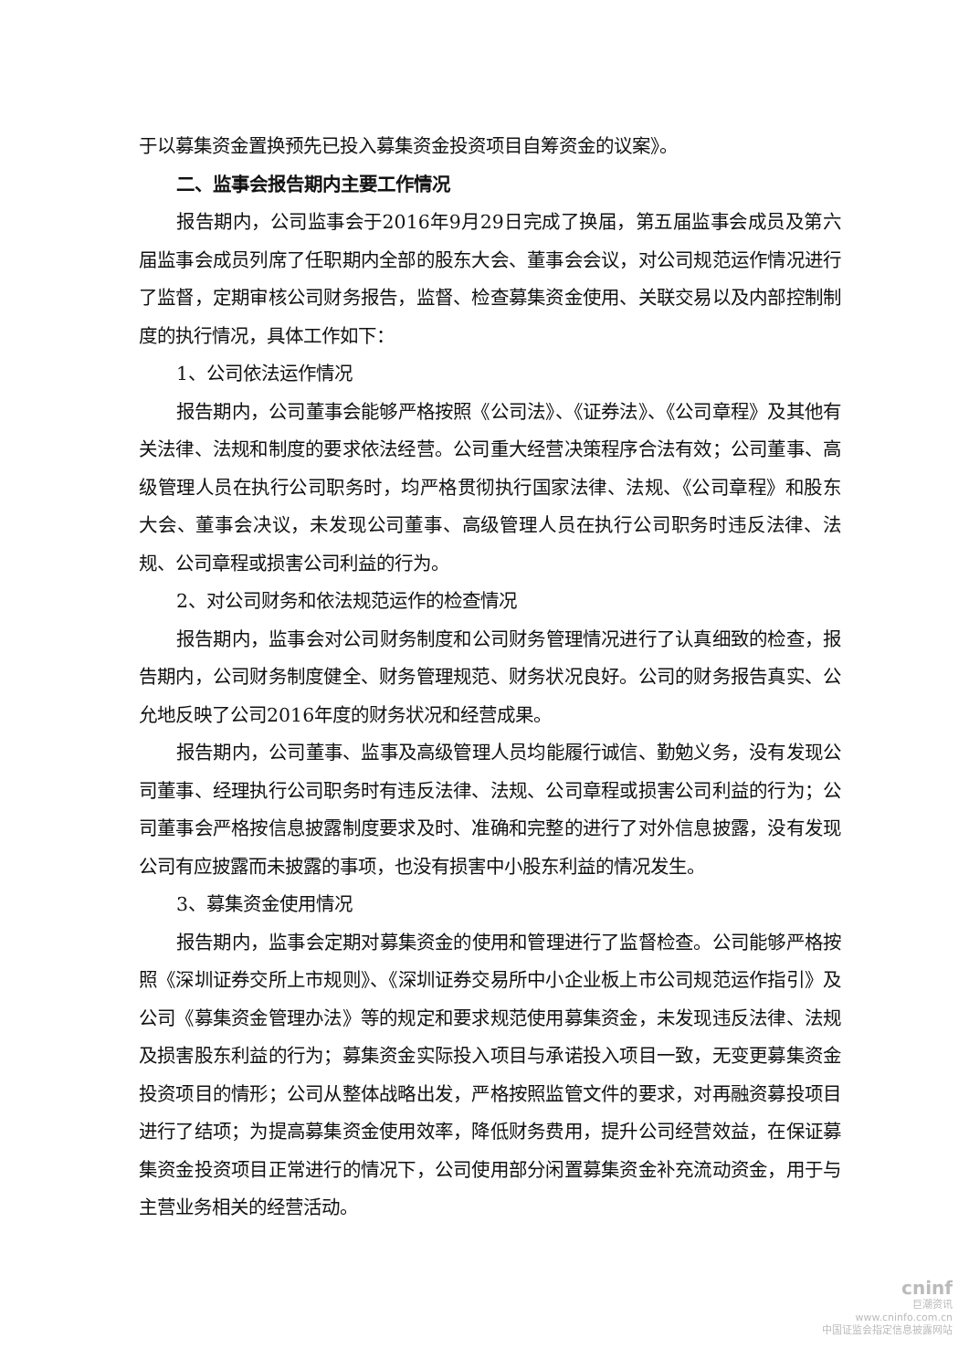于以募集资金置换预先已投入募集资金投资项目自筹资金的议案》。
二、监事会报告期内主要工作情况
报告期内，公司监事会于2016年9月29日完成了换届，第五届监事会成员及第六届监事会成员列席了任职期内全部的股东大会、董事会会议，对公司规范运作情况进行了监督，定期审核公司财务报告，监督、检查募集资金使用、关联交易以及内部控制制度的执行情况，具体工作如下：
1、公司依法运作情况
报告期内，公司董事会能够严格按照《公司法》、《证券法》、《公司章程》及其他有关法律、法规和制度的要求依法经营。公司重大经营决策程序合法有效；公司董事、高级管理人员在执行公司职务时，均严格贯彻执行国家法律、法规、《公司章程》和股东大会、董事会决议，未发现公司董事、高级管理人员在执行公司职务时违反法律、法规、公司章程或损害公司利益的行为。
2、对公司财务和依法规范运作的检查情况
报告期内，监事会对公司财务制度和公司财务管理情况进行了认真细致的检查，报告期内，公司财务制度健全、财务管理规范、财务状况良好。公司的财务报告真实、公允地反映了公司2016年度的财务状况和经营成果。
报告期内，公司董事、监事及高级管理人员均能履行诚信、勤勉义务，没有发现公司董事、经理执行公司职务时有违反法律、法规、公司章程或损害公司利益的行为；公司董事会严格按信息披露制度要求及时、准确和完整的进行了对外信息披露，没有发现公司有应披露而未披露的事项，也没有损害中小股东利益的情况发生。
3、募集资金使用情况
报告期内，监事会定期对募集资金的使用和管理进行了监督检查。公司能够严格按照《深圳证券交所上市规则》、《深圳证券交易所中小企业板上市公司规范运作指引》及公司《募集资金管理办法》等的规定和要求规范使用募集资金，未发现违反法律、法规及损害股东利益的行为；募集资金实际投入项目与承诺投入项目一致，无变更募集资金投资项目的情形；公司从整体战略出发，严格按照监管文件的要求，对再融资募投项目进行了结项；为提高募集资金使用效率，降低财务费用，提升公司经营效益，在保证募集资金投资项目正常进行的情况下，公司使用部分闲置募集资金补充流动资金，用于与主营业务相关的经营活动。
cninf
巨潮资讯
www.cninfo.com.cn
中国证监会指定信息披露网站